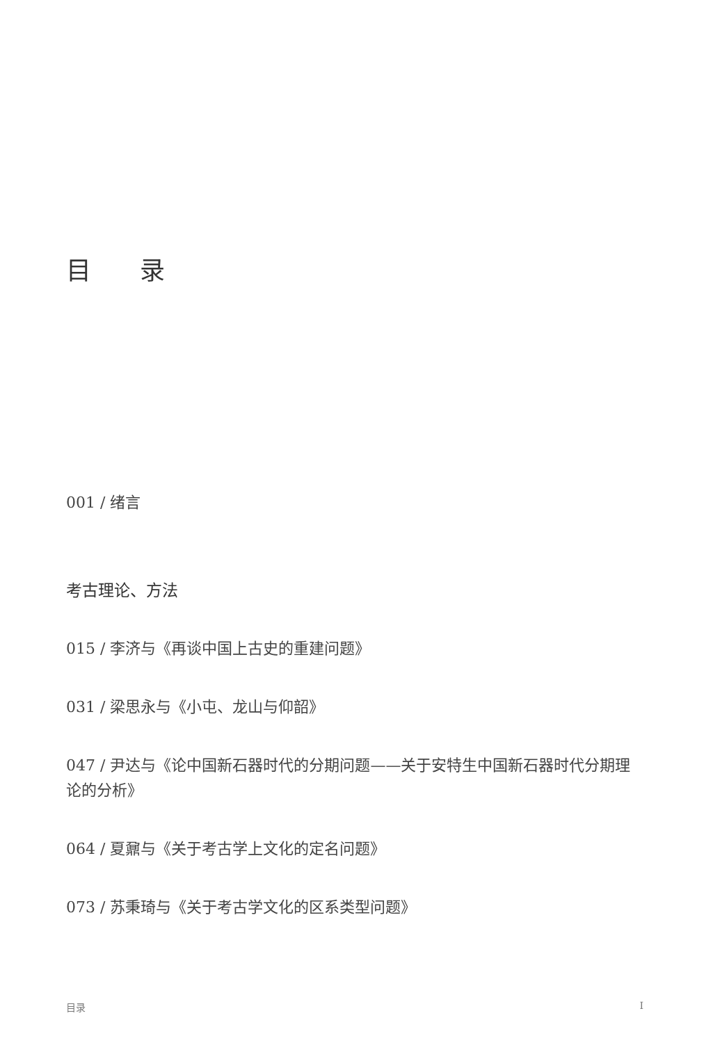目录
001 / 绪言
考古理论、方法
015 / 李济与《再谈中国上古史的重建问题》
031 / 梁思永与《小屯、龙山与仰韶》
047 / 尹达与《论中国新石器时代的分期问题——关于安特生中国新石器时代分期理论的分析》
064 / 夏鼐与《关于考古学上文化的定名问题》
073 / 苏秉琦与《关于考古学文化的区系类型问题》
目录 I